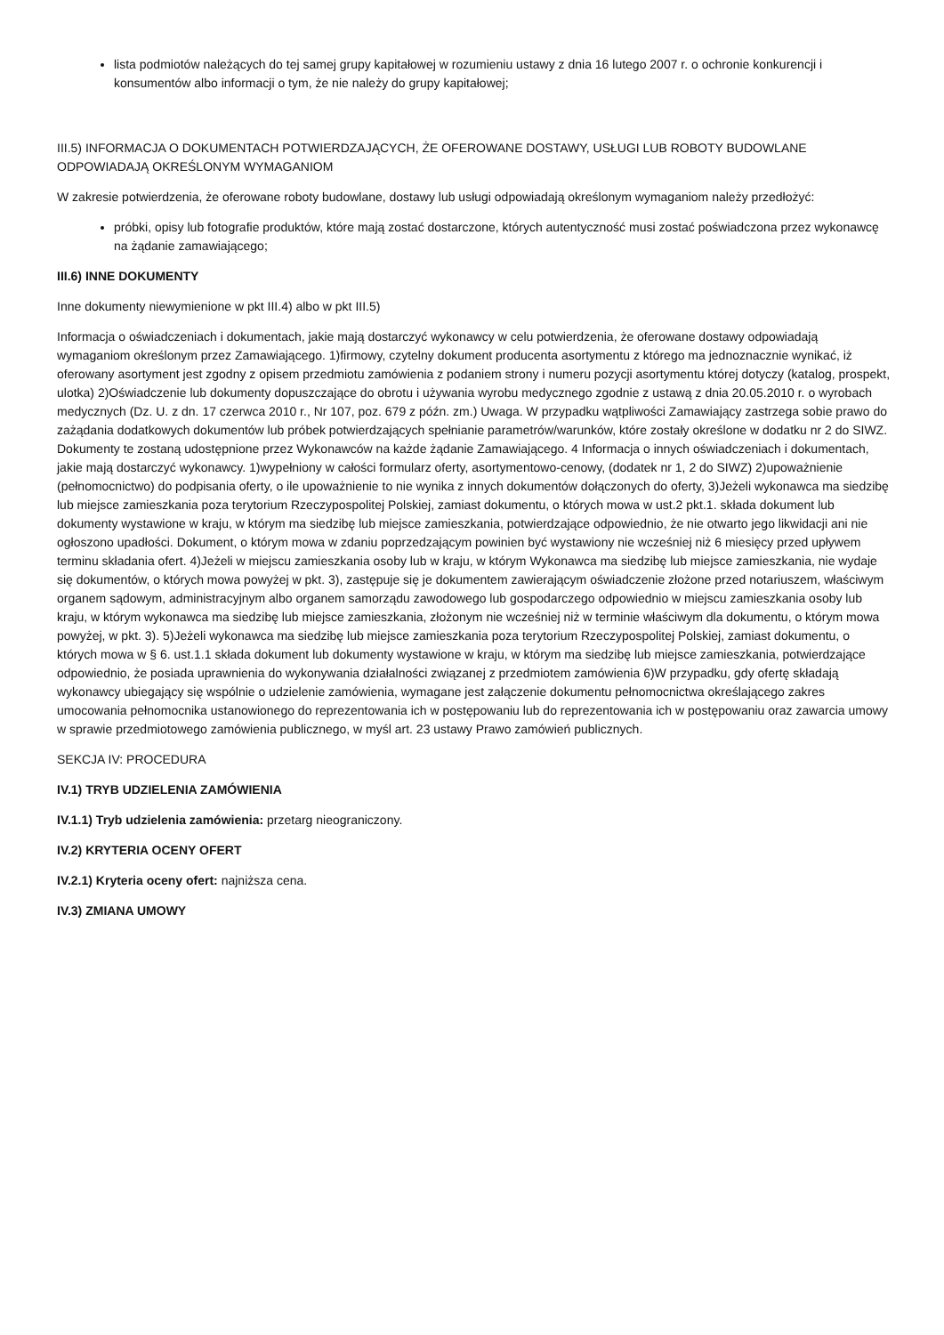lista podmiotów należących do tej samej grupy kapitałowej w rozumieniu ustawy z dnia 16 lutego 2007 r. o ochronie konkurencji i konsumentów albo informacji o tym, że nie należy do grupy kapitałowej;
III.5) INFORMACJA O DOKUMENTACH POTWIERDZAJĄCYCH, ŻE OFEROWANE DOSTAWY, USŁUGI LUB ROBOTY BUDOWLANE ODPOWIADAJĄ OKREŚLONYM WYMAGANIOM
W zakresie potwierdzenia, że oferowane roboty budowlane, dostawy lub usługi odpowiadają określonym wymaganiom należy przedłożyć:
próbki, opisy lub fotografie produktów, które mają zostać dostarczone, których autentyczność musi zostać poświadczona przez wykonawcę na żądanie zamawiającego;
III.6) INNE DOKUMENTY
Inne dokumenty niewymienione w pkt III.4) albo w pkt III.5)
Informacja o oświadczeniach i dokumentach, jakie mają dostarczyć wykonawcy w celu potwierdzenia, że oferowane dostawy odpowiadają wymaganiom określonym przez Zamawiającego. 1)firmowy, czytelny dokument producenta asortymentu z którego ma jednoznacznie wynikać, iż oferowany asortyment jest zgodny z opisem przedmiotu zamówienia z podaniem strony i numeru pozycji asortymentu której dotyczy (katalog, prospekt, ulotka) 2)Oświadczenie lub dokumenty dopuszczające do obrotu i używania wyrobu medycznego zgodnie z ustawą z dnia 20.05.2010 r. o wyrobach medycznych (Dz. U. z dn. 17 czerwca 2010 r., Nr 107, poz. 679 z późn. zm.) Uwaga. W przypadku wątpliwości Zamawiający zastrzega sobie prawo do zażądania dodatkowych dokumentów lub próbek potwierdzających spełnianie parametrów/warunków, które zostały określone w dodatku nr 2 do SIWZ. Dokumenty te zostaną udostępnione przez Wykonawców na każde żądanie Zamawiającego. 4 Informacja o innych oświadczeniach i dokumentach, jakie mają dostarczyć wykonawcy. 1)wypełniony w całości formularz oferty, asortymentowo-cenowy, (dodatek nr 1, 2 do SIWZ) 2)upoważnienie (pełnomocnictwo) do podpisania oferty, o ile upoważnienie to nie wynika z innych dokumentów dołączonych do oferty, 3)Jeżeli wykonawca ma siedzibę lub miejsce zamieszkania poza terytorium Rzeczypospolitej Polskiej, zamiast dokumentu, o których mowa w ust.2 pkt.1. składa dokument lub dokumenty wystawione w kraju, w którym ma siedzibę lub miejsce zamieszkania, potwierdzające odpowiednio, że nie otwarto jego likwidacji ani nie ogłoszono upadłości. Dokument, o którym mowa w zdaniu poprzedzającym powinien być wystawiony nie wcześniej niż 6 miesięcy przed upływem terminu składania ofert. 4)Jeżeli w miejscu zamieszkania osoby lub w kraju, w którym Wykonawca ma siedzibę lub miejsce zamieszkania, nie wydaje się dokumentów, o których mowa powyżej w pkt. 3), zastępuje się je dokumentem zawierającym oświadczenie złożone przed notariuszem, właściwym organem sądowym, administracyjnym albo organem samorządu zawodowego lub gospodarczego odpowiednio w miejscu zamieszkania osoby lub kraju, w którym wykonawca ma siedzibę lub miejsce zamieszkania, złożonym nie wcześniej niż w terminie właściwym dla dokumentu, o którym mowa powyżej, w pkt. 3). 5)Jeżeli wykonawca ma siedzibę lub miejsce zamieszkania poza terytorium Rzeczypospolitej Polskiej, zamiast dokumentu, o których mowa w § 6. ust.1.1 składa dokument lub dokumenty wystawione w kraju, w którym ma siedzibę lub miejsce zamieszkania, potwierdzające odpowiednio, że posiada uprawnienia do wykonywania działalności związanej z przedmiotem zamówienia 6)W przypadku, gdy ofertę składają wykonawcy ubiegający się wspólnie o udzielenie zamówienia, wymagane jest załączenie dokumentu pełnomocnictwa określającego zakres umocowania pełnomocnika ustanowionego do reprezentowania ich w postępowaniu lub do reprezentowania ich w postępowaniu oraz zawarcia umowy w sprawie przedmiotowego zamówienia publicznego, w myśl art. 23 ustawy Prawo zamówień publicznych.
SEKCJA IV: PROCEDURA
IV.1) TRYB UDZIELENIA ZAMÓWIENIA
IV.1.1) Tryb udzielenia zamówienia: przetarg nieograniczony.
IV.2) KRYTERIA OCENY OFERT
IV.2.1) Kryteria oceny ofert: najniższa cena.
IV.3) ZMIANA UMOWY